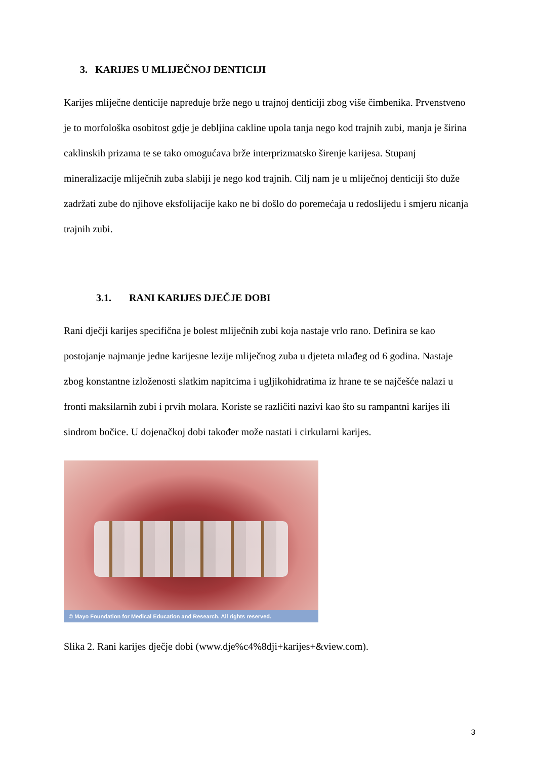3. KARIJES U MLIJEČNOJ DENTICIJI
Karijes mliječne denticije napreduje brže nego u trajnoj denticiji zbog više čimbenika. Prvenstveno je to morfološka osobitost gdje je debljina cakline upola tanja nego kod trajnih zubi, manja je širina caklinskih prizama te se tako omogućava brže interprizmatsko širenje karijesa. Stupanj mineralizacije mliječnih zuba slabiji je nego kod trajnih. Cilj nam je u mliječnoj denticiji što duže zadržati zube do njihove eksfolijacije kako ne bi došlo do poremećaja u redoslijedu i smjeru nicanja trajnih zubi.
3.1. RANI KARIJES DJEČJE DOBI
Rani dječji karijes specifična je bolest mliječnih zubi koja nastaje vrlo rano. Definira se kao postojanje najmanje jedne karijesne lezije mliječnog zuba u djeteta mlađeg od 6 godina. Nastaje zbog konstantne izloženosti slatkim napitcima i ugljikohidratima iz hrane te se najčešće nalazi u fronti maksilarnih zubi i prvih molara. Koriste se različiti nazivi kao što su rampantni karijes ili sindrom bočice. U dojenačkoj dobi također može nastati i cirkularni karijes.
© Mayo Foundation for Medical Education and Research. All rights reserved.
Slika 2. Rani karijes dječje dobi (www.dje%c4%8dji+karijes+&view.com).
3